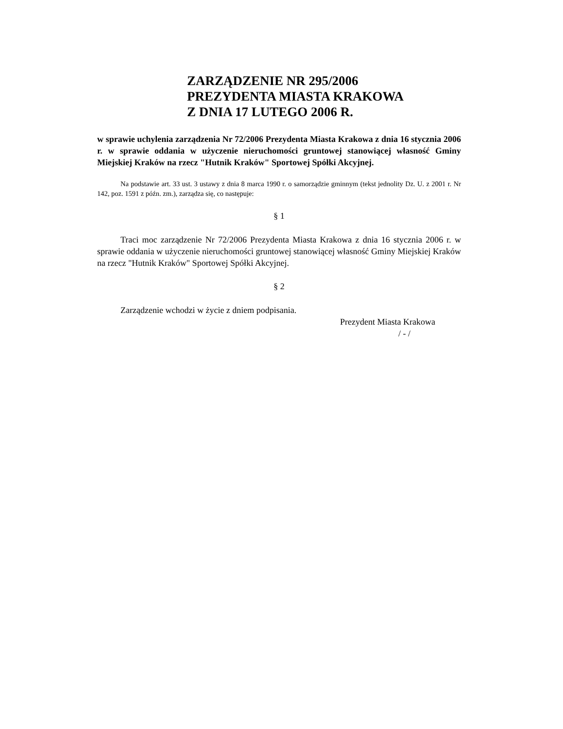ZARZĄDZENIE NR 295/2006
PREZYDENTA MIASTA KRAKOWA
Z DNIA 17 LUTEGO 2006 R.
w sprawie uchylenia zarządzenia Nr 72/2006 Prezydenta Miasta Krakowa z dnia 16 stycznia 2006 r. w sprawie oddania w użyczenie nieruchomości gruntowej stanowiącej własność Gminy Miejskiej Kraków na rzecz "Hutnik Kraków" Sportowej Spółki Akcyjnej.
Na podstawie art. 33 ust. 3 ustawy z dnia 8 marca 1990 r. o samorządzie gminnym (tekst jednolity Dz. U. z 2001 r. Nr 142, poz. 1591 z późn. zm.), zarządza się, co następuje:
§ 1
Traci moc zarządzenie Nr 72/2006 Prezydenta Miasta Krakowa z dnia 16 stycznia 2006 r. w sprawie oddania w użyczenie nieruchomości gruntowej stanowiącej własność Gminy Miejskiej Kraków na rzecz "Hutnik Kraków" Sportowej Spółki Akcyjnej.
§ 2
Zarządzenie wchodzi w życie z dniem podpisania.
Prezydent Miasta Krakowa
/ - /